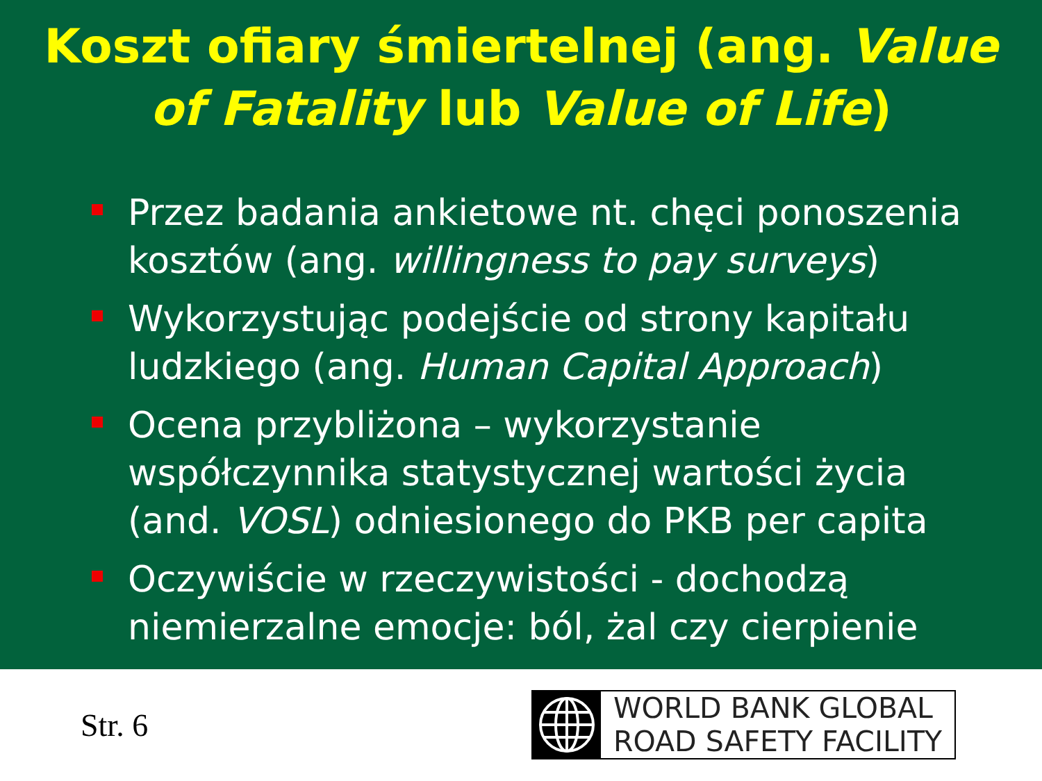Koszt ofiary śmiertelnej (ang. Value
of Fatality lub Value of Life)
Przez badania ankietowe nt. chęci ponoszenia kosztów (ang. willingness to pay surveys)
Wykorzystując podejście od strony kapitału ludzkiego (ang. Human Capital Approach)
Ocena przybliżona – wykorzystanie współczynnika statystycznej wartości życia (and. VOSL) odniesionego do PKB per capita
Oczywiście w rzeczywistości - dochodzą niemierzalne emocje: ból, żal czy cierpienie
Str. 6
WORLD BANK GLOBAL
ROAD SAFETY FACILITY